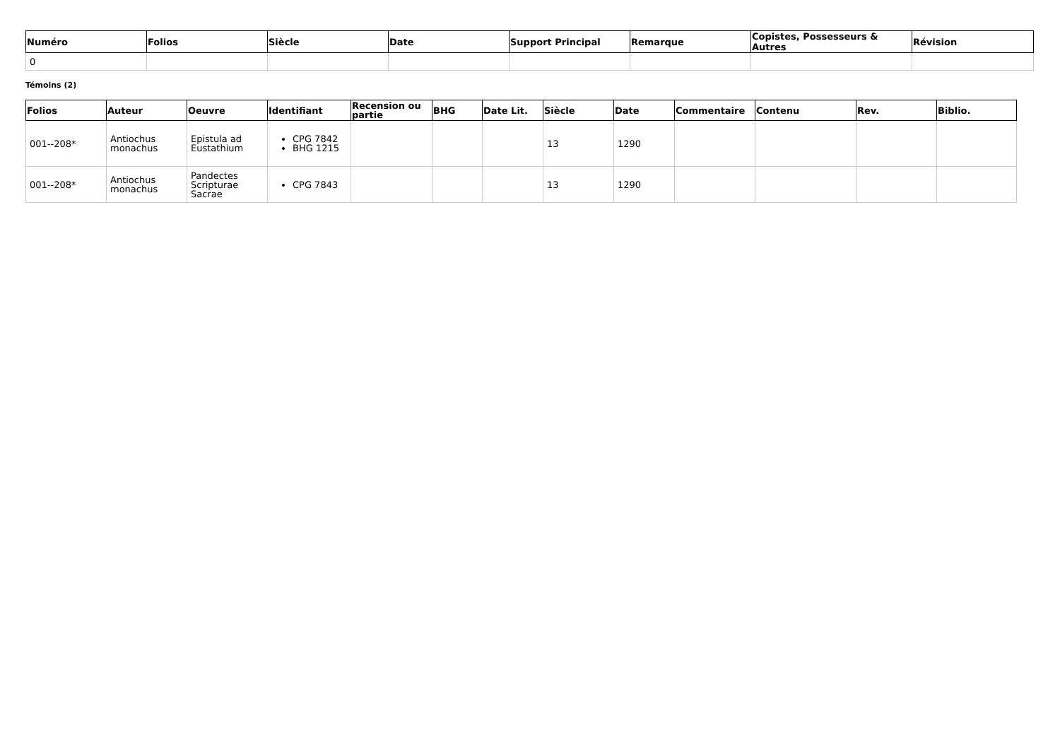| Numéro | Folios | Siècle | Date | Support Principal | Remarque | Copistes, Possesseurs & Autres | Révision |
| --- | --- | --- | --- | --- | --- | --- | --- |
| 0 | | | | | | | |
Témoins (2)
| Folios | Auteur | Oeuvre | Identifiant | Recension ou partie | BHG | Date Lit. | Siècle | Date | Commentaire | Contenu | Rev. | Biblio. |
| --- | --- | --- | --- | --- | --- | --- | --- | --- | --- | --- | --- | --- |
| 001--208* | Antiochus monachus | Epistula ad Eustathium | CPG 7842 BHG 1215 | | | | 13 | 1290 | | | | |
| 001--208* | Antiochus monachus | Pandectes Scripturae Sacrae | CPG 7843 | | | | 13 | 1290 | | | | |